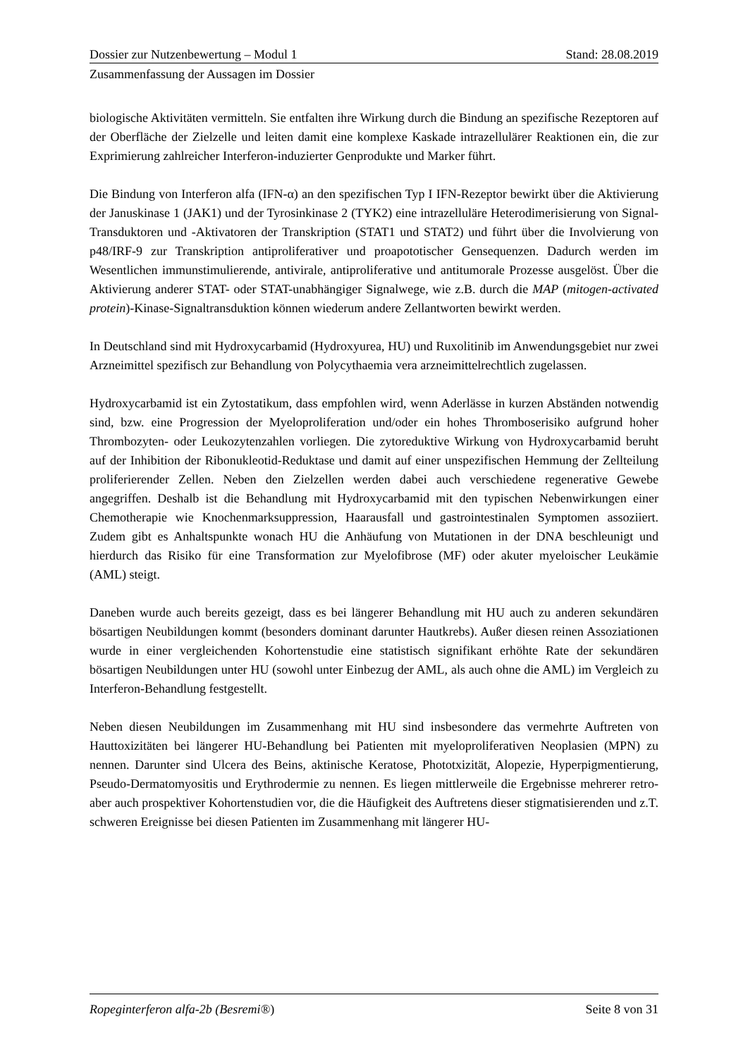Dossier zur Nutzenbewertung – Modul 1 Stand: 28.08.2019
Zusammenfassung der Aussagen im Dossier
biologische Aktivitäten vermitteln. Sie entfalten ihre Wirkung durch die Bindung an spezifische Rezeptoren auf der Oberfläche der Zielzelle und leiten damit eine komplexe Kaskade intrazellulärer Reaktionen ein, die zur Exprimierung zahlreicher Interferon-induzierter Genprodukte und Marker führt.
Die Bindung von Interferon alfa (IFN-α) an den spezifischen Typ I IFN-Rezeptor bewirkt über die Aktivierung der Januskinase 1 (JAK1) und der Tyrosinkinase 2 (TYK2) eine intrazelluläre Heterodimerisierung von Signal-Transduktoren und -Aktivatoren der Transkription (STAT1 und STAT2) und führt über die Involvierung von p48/IRF-9 zur Transkription antiproliferativer und proapototischer Gensequenzen. Dadurch werden im Wesentlichen immunstimulierende, antivirale, antiproliferative und antitumorale Prozesse ausgelöst. Über die Aktivierung anderer STAT- oder STAT-unabhängiger Signalwege, wie z.B. durch die MAP (mitogen-activated protein)-Kinase-Signaltransduktion können wiederum andere Zellantworten bewirkt werden.
In Deutschland sind mit Hydroxycarbamid (Hydroxyurea, HU) und Ruxolitinib im Anwendungsgebiet nur zwei Arzneimittel spezifisch zur Behandlung von Polycythaemia vera arzneimittelrechtlich zugelassen.
Hydroxycarbamid ist ein Zytostatikum, dass empfohlen wird, wenn Aderlässe in kurzen Abständen notwendig sind, bzw. eine Progression der Myeloproliferation und/oder ein hohes Thromboserisiko aufgrund hoher Thrombozyten- oder Leukozytenzahlen vorliegen. Die zytoreduktive Wirkung von Hydroxycarbamid beruht auf der Inhibition der Ribonukleotid-Reduktase und damit auf einer unspezifischen Hemmung der Zellteilung proliferierender Zellen. Neben den Zielzellen werden dabei auch verschiedene regenerative Gewebe angegriffen. Deshalb ist die Behandlung mit Hydroxycarbamid mit den typischen Nebenwirkungen einer Chemotherapie wie Knochenmarksuppression, Haarausfall und gastrointestinalen Symptomen assoziiert. Zudem gibt es Anhaltspunkte wonach HU die Anhäufung von Mutationen in der DNA beschleunigt und hierdurch das Risiko für eine Transformation zur Myelofibrose (MF) oder akuter myeloischer Leukämie (AML) steigt.
Daneben wurde auch bereits gezeigt, dass es bei längerer Behandlung mit HU auch zu anderen sekundären bösartigen Neubildungen kommt (besonders dominant darunter Hautkrebs). Außer diesen reinen Assoziationen wurde in einer vergleichenden Kohortenstudie eine statistisch signifikant erhöhte Rate der sekundären bösartigen Neubildungen unter HU (sowohl unter Einbezug der AML, als auch ohne die AML) im Vergleich zu Interferon-Behandlung festgestellt.
Neben diesen Neubildungen im Zusammenhang mit HU sind insbesondere das vermehrte Auftreten von Hauttoxizitäten bei längerer HU-Behandlung bei Patienten mit myeloproliferativen Neoplasien (MPN) zu nennen. Darunter sind Ulcera des Beins, aktinische Keratose, Phototxizität, Alopezie, Hyperpigmentierung, Pseudo-Dermatomyositis und Erythrodermie zu nennen. Es liegen mittlerweile die Ergebnisse mehrerer retro- aber auch prospektiver Kohortenstudien vor, die die Häufigkeit des Auftretens dieser stigmatisierenden und z.T. schweren Ereignisse bei diesen Patienten im Zusammenhang mit längerer HU-
Ropeginterferon alfa-2b (Besremi®) Seite 8 von 31